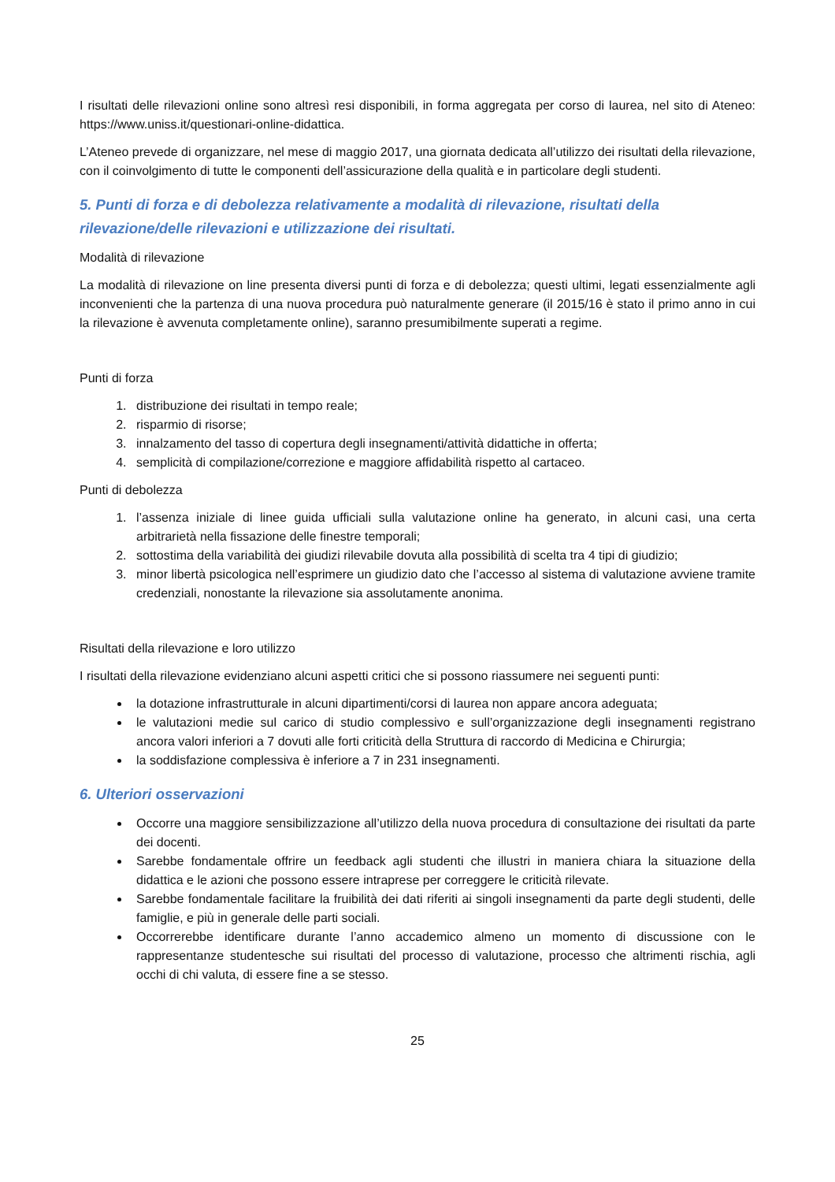I risultati delle rilevazioni online sono altresì resi disponibili, in forma aggregata per corso di laurea, nel sito di Ateneo: https://www.uniss.it/questionari-online-didattica.
L’Ateneo prevede di organizzare, nel mese di maggio 2017, una giornata dedicata all’utilizzo dei risultati della rilevazione, con il coinvolgimento di tutte le componenti dell’assicurazione della qualità e in particolare degli studenti.
5. Punti di forza e di debolezza relativamente a modalità di rilevazione, risultati della rilevazione/delle rilevazioni e utilizzazione dei risultati.
Modalità di rilevazione
La modalità di rilevazione on line presenta diversi punti di forza e di debolezza; questi ultimi, legati essenzialmente agli inconvenienti che la partenza di una nuova procedura può naturalmente generare (il 2015/16 è stato il primo anno in cui la rilevazione è avvenuta completamente online), saranno presumibilmente superati a regime.
Punti di forza
1. distribuzione dei risultati in tempo reale;
2. risparmio di risorse;
3. innalzamento del tasso di copertura degli insegnamenti/attività didattiche in offerta;
4. semplicità di compilazione/correzione e maggiore affidabilità rispetto al cartaceo.
Punti di debolezza
1. l’assenza iniziale di linee guida ufficiali sulla valutazione online ha generato, in alcuni casi, una certa arbitrarietà nella fissazione delle finestre temporali;
2. sottostima della variabilità dei giudizi rilevabile dovuta alla possibilità di scelta tra 4 tipi di giudizio;
3. minor libertà psicologica nell’esprimere un giudizio dato che l’accesso al sistema di valutazione avviene tramite credenziali, nonostante la rilevazione sia assolutamente anonima.
Risultati della rilevazione e loro utilizzo
I risultati della rilevazione evidenziano alcuni aspetti critici che si possono riassumere nei seguenti punti:
la dotazione infrastrutturale in alcuni dipartimenti/corsi di laurea non appare ancora adeguata;
le valutazioni medie sul carico di studio complessivo e sull’organizzazione degli insegnamenti registrano ancora valori inferiori a 7 dovuti alle forti criticità della Struttura di raccordo di Medicina e Chirurgia;
la soddisfazione complessiva è inferiore a 7 in 231 insegnamenti.
6. Ulteriori osservazioni
Occorre una maggiore sensibilizzazione all’utilizzo della nuova procedura di consultazione dei risultati da parte dei docenti.
Sarebbe fondamentale offrire un feedback agli studenti che illustri in maniera chiara la situazione della didattica e le azioni che possono essere intraprese per correggere le criticità rilevate.
Sarebbe fondamentale facilitare la fruibilità dei dati riferiti ai singoli insegnamenti da parte degli studenti, delle famiglie, e più in generale delle parti sociali.
Occorrerebbe identificare durante l’anno accademico almeno un momento di discussione con le rappresentanze studentesche sui risultati del processo di valutazione, processo che altrimenti rischia, agli occhi di chi valuta, di essere fine a se stesso.
25